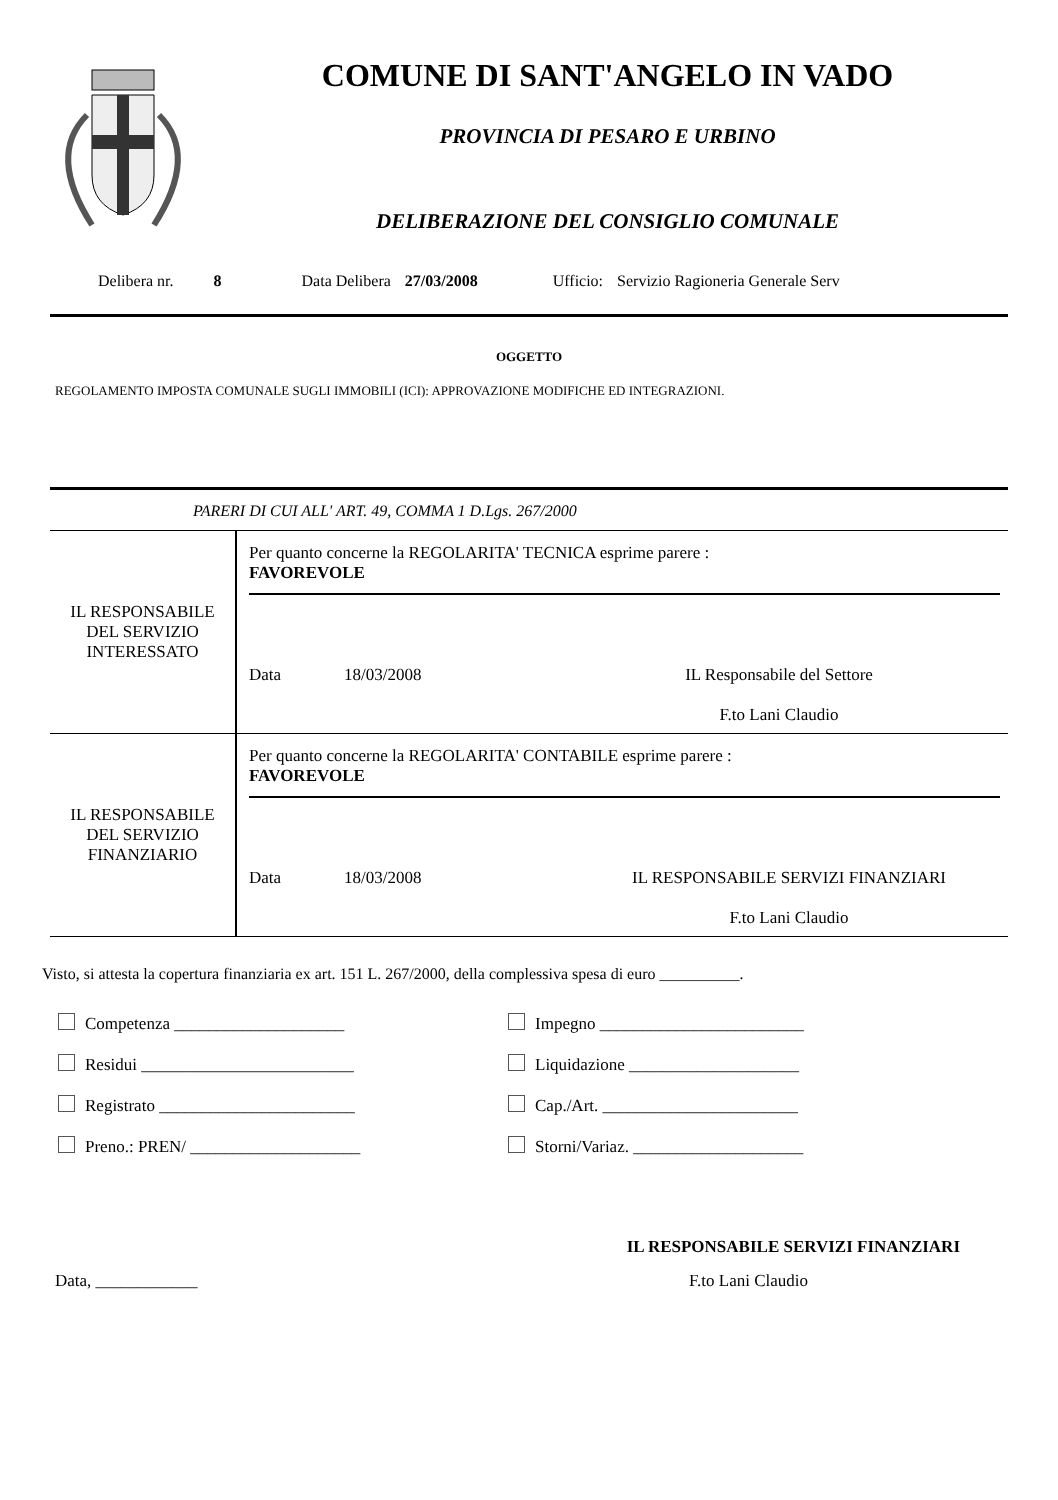COMUNE DI SANT'ANGELO IN VADO
PROVINCIA DI PESARO E URBINO
DELIBERAZIONE DEL CONSIGLIO COMUNALE
Delibera nr. 8 Data Delibera 27/03/2008 Ufficio: Servizio Ragioneria Generale Serv
OGGETTO
REGOLAMENTO IMPOSTA COMUNALE SUGLI IMMOBILI (ICI): APPROVAZIONE MODIFICHE ED INTEGRAZIONI.
PARERI DI CUI ALL' ART. 49, COMMA 1 D.Lgs. 267/2000
| IL RESPONSABILE DEL SERVIZIO INTERESSATO | Per quanto concerne la REGOLARITA' TECNICA esprime parere : FAVOREVOLE Data 18/03/2008 IL Responsabile del Settore F.to Lani Claudio |
| IL RESPONSABILE DEL SERVIZIO FINANZIARIO | Per quanto concerne la REGOLARITA' CONTABILE esprime parere : FAVOREVOLE Data 18/03/2008 IL RESPONSABILE SERVIZI FINANZIARI F.to Lani Claudio |
Visto, si attesta la copertura finanziaria ex art. 151 L. 267/2000, della complessiva spesa di euro __________.
Competenza ____________________
Impegno ________________________
Residui _________________________
Liquidazione ____________________
Registrato _______________________
Cap./Art. _______________________
Preno.: PREN/ ____________________
Storni/Variaz. ____________________
IL RESPONSABILE SERVIZI FINANZIARI
Data, ____________ F.to Lani Claudio